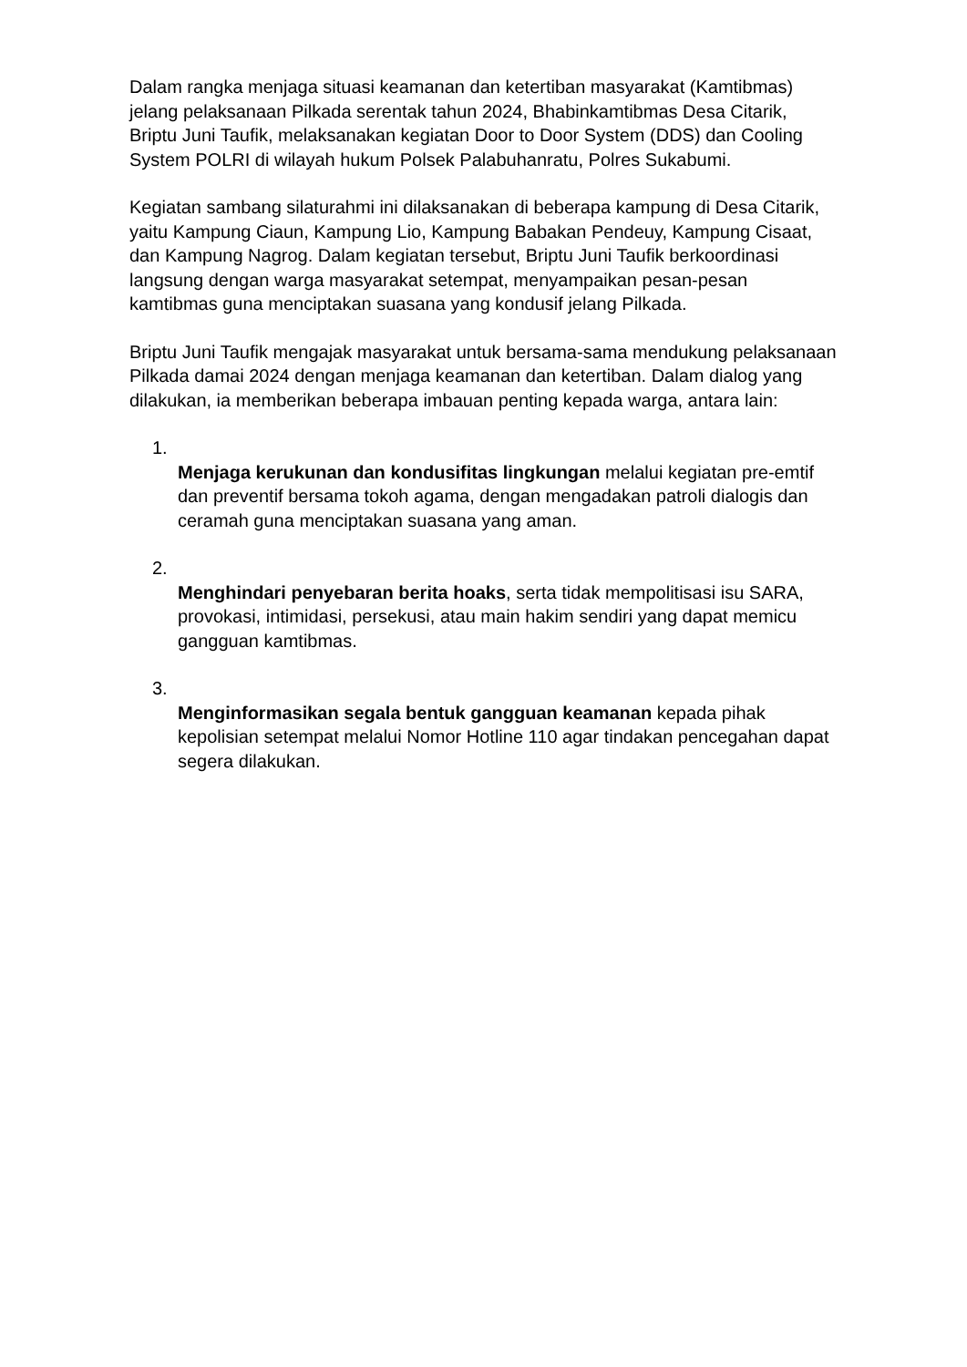Dalam rangka menjaga situasi keamanan dan ketertiban masyarakat (Kamtibmas) jelang pelaksanaan Pilkada serentak tahun 2024, Bhabinkamtibmas Desa Citarik, Briptu Juni Taufik, melaksanakan kegiatan Door to Door System (DDS) dan Cooling System POLRI di wilayah hukum Polsek Palabuhanratu, Polres Sukabumi.
Kegiatan sambang silaturahmi ini dilaksanakan di beberapa kampung di Desa Citarik, yaitu Kampung Ciaun, Kampung Lio, Kampung Babakan Pendeuy, Kampung Cisaat, dan Kampung Nagrog. Dalam kegiatan tersebut, Briptu Juni Taufik berkoordinasi langsung dengan warga masyarakat setempat, menyampaikan pesan-pesan kamtibmas guna menciptakan suasana yang kondusif jelang Pilkada.
Briptu Juni Taufik mengajak masyarakat untuk bersama-sama mendukung pelaksanaan Pilkada damai 2024 dengan menjaga keamanan dan ketertiban. Dalam dialog yang dilakukan, ia memberikan beberapa imbauan penting kepada warga, antara lain:
1.
Menjaga kerukunan dan kondusifitas lingkungan melalui kegiatan pre-emtif dan preventif bersama tokoh agama, dengan mengadakan patroli dialogis dan ceramah guna menciptakan suasana yang aman.
2.
Menghindari penyebaran berita hoaks, serta tidak mempolitisasi isu SARA, provokasi, intimidasi, persekusi, atau main hakim sendiri yang dapat memicu gangguan kamtibmas.
3.
Menginformasikan segala bentuk gangguan keamanan kepada pihak kepolisian setempat melalui Nomor Hotline 110 agar tindakan pencegahan dapat segera dilakukan.